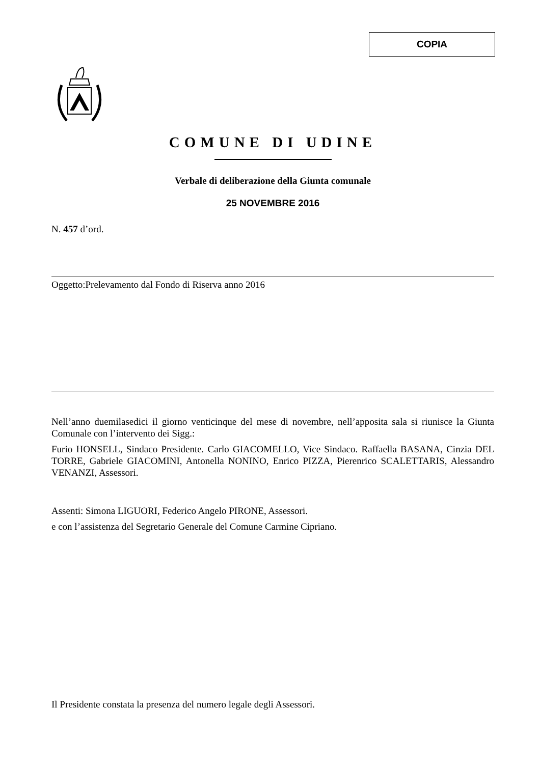COPIA
COMUNE DI UDINE
Verbale di deliberazione della Giunta comunale
25 NOVEMBRE 2016
N. 457 d’ord.
Oggetto:Prelevamento dal Fondo di Riserva anno 2016
Nell’anno duemilasedici il giorno venticinque del mese di novembre, nell’apposita sala si riunisce la Giunta Comunale con l’intervento dei Sigg.:
Furio HONSELL, Sindaco Presidente. Carlo GIACOMELLO, Vice Sindaco. Raffaella BASANA, Cinzia DEL TORRE, Gabriele GIACOMINI, Antonella NONINO, Enrico PIZZA, Pierenrico SCALETTARIS, Alessandro VENANZI, Assessori.
Assenti: Simona LIGUORI, Federico Angelo PIRONE, Assessori.
e con l’assistenza del Segretario Generale del Comune Carmine Cipriano.
Il Presidente constata la presenza del numero legale degli Assessori.